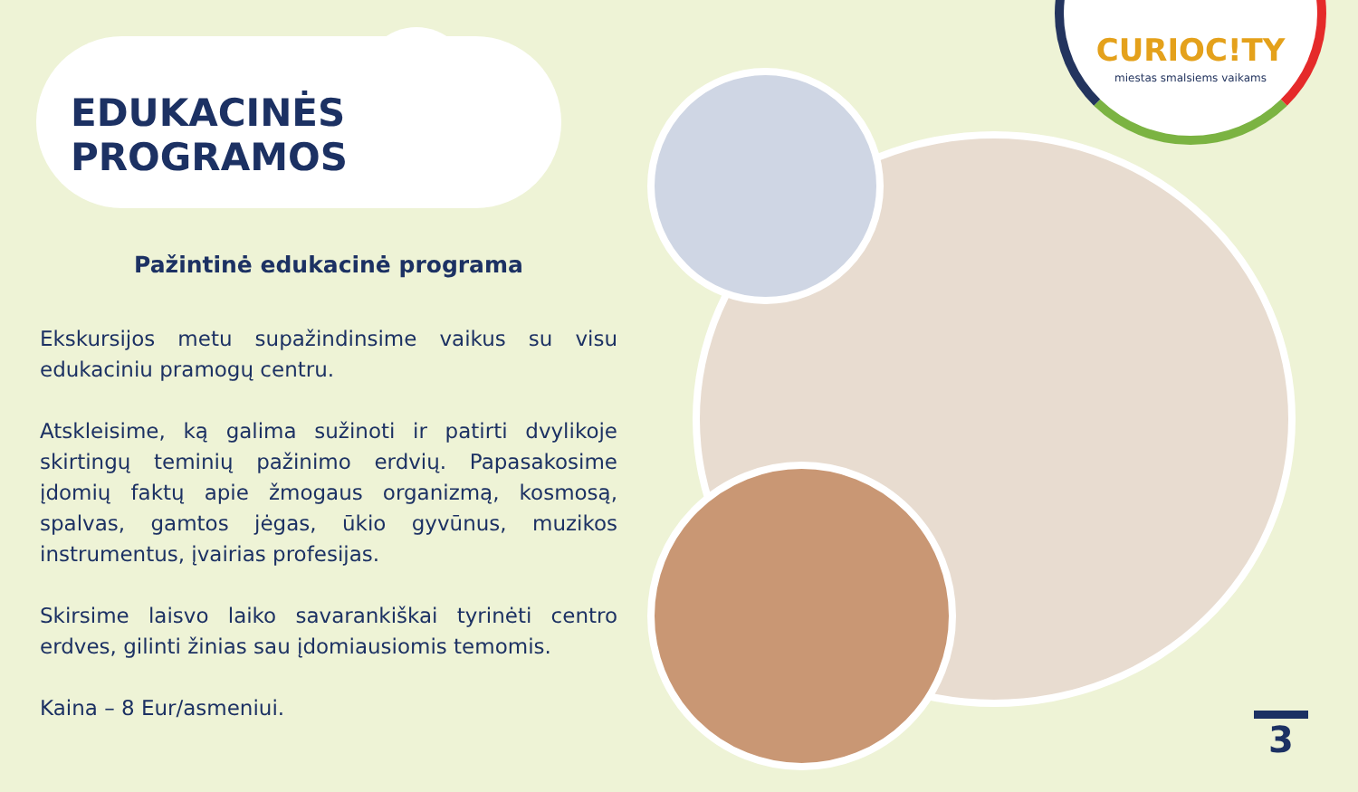CURIOC!TY
miestas smalsiems vaikams
EDUKACINĖS PROGRAMOS
Pažintinė edukacinė programa
Ekskursijos metu supažindinsime vaikus su visu edukaciniu pramogų centru.
Atskleisime, ką galima sužinoti ir patirti dvylikoje skirtingų teminių pažinimo erdvių. Papasakosime įdomių faktų apie žmogaus organizmą, kosmosą, spalvas, gamtos jėgas, ūkio gyvūnus, muzikos instrumentus, įvairias profesijas.
Skirsime laisvo laiko savarankiškai tyrinėti centro erdves, gilinti žinias sau įdomiausiomis temomis.
Kaina – 8 Eur/asmeniui.
3